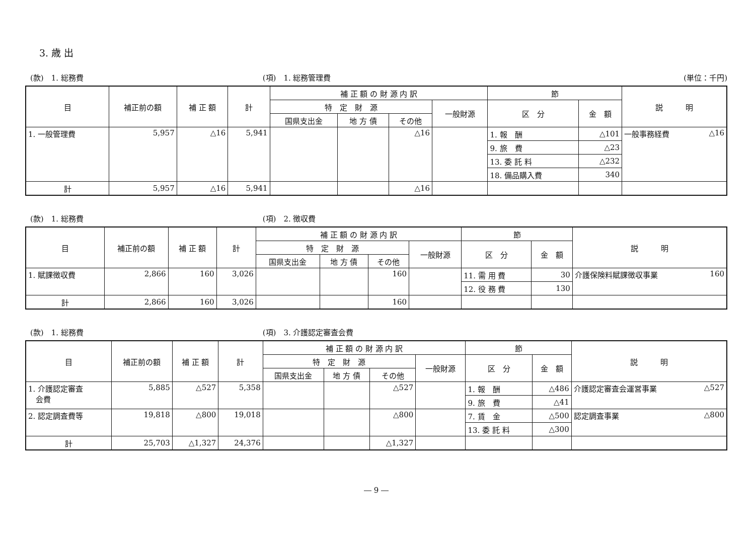3. 歳 出
(款)　1. 総務費 (項)　1. 総務管理費 (単位：千円)
| 目 | 補正前の額 | 補 正 額 | 計 | 補 正 額 の 財 源 内 訳 | | | | 節 | | 説 明 |
| --- | --- | --- | --- | --- | --- | --- | --- | --- | --- | --- |
| | | | | 特 定 財 源 | | | 一般財源 | 区 分 | 金 額 | |
| | | | | 国県支出金 | 地 方 債 | その他 | | | | |
| 1. 一般管理費 | 5,957 | △16 | 5,941 | | | △16 | | 1. 報 酬 | △101 | 一般事務経費 △16 |
| | | | | | | | | 9. 旅 費 | △23 | |
| | | | | | | | | 13. 委 託 料 | △232 | |
| | | | | | | | | 18. 備品購入費 | 340 | |
| 計 | 5,957 | △16 | 5,941 | | | △16 | | | | |
(款)　1. 総務費 (項)　2. 徴収費
| 目 | 補正前の額 | 補 正 額 | 計 | 補 正 額 の 財 源 内 訳 | | | | 節 | | 説 明 |
| --- | --- | --- | --- | --- | --- | --- | --- | --- | --- | --- |
| | | | | 特 定 財 源 | | | 一般財源 | 区 分 | 金 額 | |
| | | | | 国県支出金 | 地 方 債 | その他 | | | | |
| 1. 賦課徴収費 | 2,866 | 160 | 3,026 | | | 160 | | 11. 需 用 費 | 30 | 介護保険料賦課徴収事業 160 |
| | | | | | | | | 12. 役 務 費 | 130 | |
| 計 | 2,866 | 160 | 3,026 | | | 160 | | | | |
(款)　1. 総務費 (項)　3. 介護認定審査会費
| 目 | 補正前の額 | 補 正 額 | 計 | 補 正 額 の 財 源 内 訳 | | | | 節 | | 説 明 |
| --- | --- | --- | --- | --- | --- | --- | --- | --- | --- | --- |
| | | | | 特 定 財 源 | | | 一般財源 | 区 分 | 金 額 | |
| | | | | 国県支出金 | 地 方 債 | その他 | | | | |
| 1. 介護認定審査 会費 | 5,885 | △527 | 5,358 | | | △527 | | 1. 報 酬 | △486 | 介護認定審査会運営事業 △527 |
| | | | | | | | | 9. 旅 費 | △41 | |
| 2. 認定調査費等 | 19,818 | △800 | 19,018 | | | △800 | | 7. 賃 金 | △500 | 認定調査事業 △800 |
| | | | | | | | | 13. 委 託 料 | △300 | |
| 計 | 25,703 | △1,327 | 24,376 | | | △1,327 | | | | |
― 9 ―